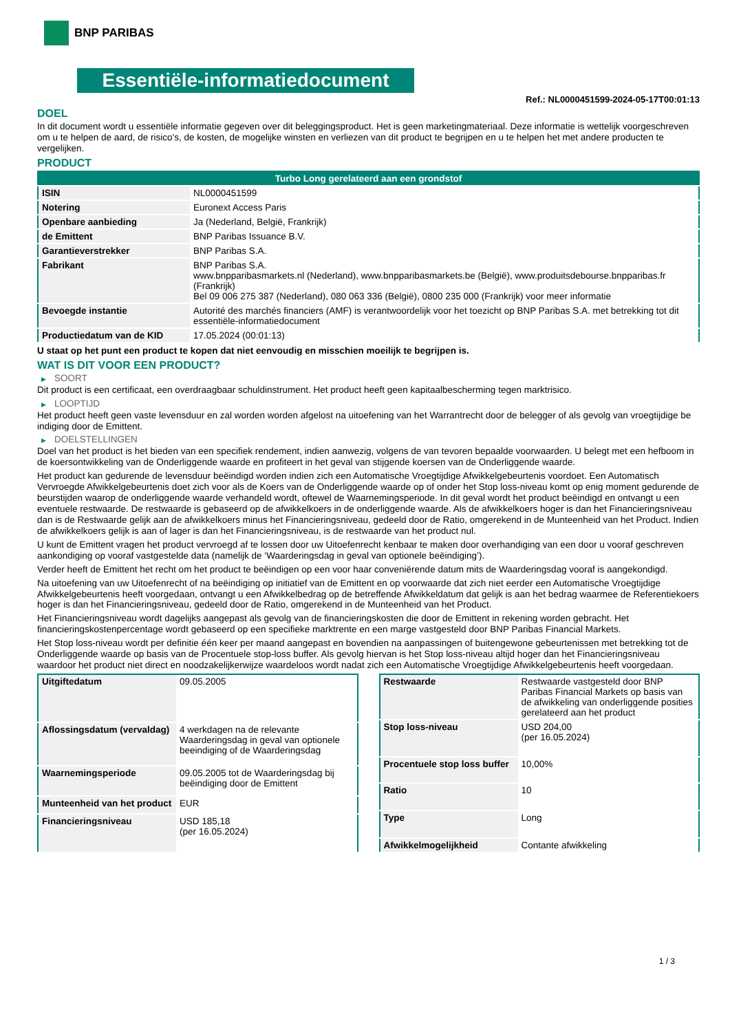BNP PARIBAS
Essentiële-informatiedocument
Ref.: NL0000451599-2024-05-17T00:01:13
DOEL
In dit document wordt u essentiële informatie gegeven over dit beleggingsproduct. Het is geen marketingmateriaal. Deze informatie is wettelijk voorgeschreven om u te helpen de aard, de risico's, de kosten, de mogelijke winsten en verliezen van dit product te begrijpen en u te helpen het met andere producten te vergelijken.
PRODUCT
| Turbo Long gerelateerd aan een grondstof | |
| ISIN | NL0000451599 |
| Notering | Euronext Access Paris |
| Openbare aanbieding | Ja (Nederland, België, Frankrijk) |
| de Emittent | BNP Paribas Issuance B.V. |
| Garantieverstrekker | BNP Paribas S.A. |
| Fabrikant | BNP Paribas S.A. www.bnpparibasmarkets.nl (Nederland), www.bnpparibasmarkets.be (België), www.produitsdebourse.bnpparibas.fr (Frankrijk) Bel 09 006 275 387 (Nederland), 080 063 336 (België), 0800 235 000 (Frankrijk) voor meer informatie |
| Bevoegde instantie | Autorité des marchés financiers (AMF) is verantwoordelijk voor het toezicht op BNP Paribas S.A. met betrekking tot dit essentiële-informatiedocument |
| Productiedatum van de KID | 17.05.2024 (00:01:13) |
U staat op het punt een product te kopen dat niet eenvoudig en misschien moeilijk te begrijpen is.
WAT IS DIT VOOR EEN PRODUCT?
▶ SOORT
Dit product is een certificaat, een overdraagbaar schuldinstrument. Het product heeft geen kapitaalbescherming tegen marktrisico.
▶ LOOPTIJD
Het product heeft geen vaste levensduur en zal worden worden afgelost na uitoefening van het Warrantrecht door de belegger of als gevolg van vroegtijdige be indiging door de Emittent.
▶ DOELSTELLINGEN
Doel van het product is het bieden van een specifiek rendement, indien aanwezig, volgens de van tevoren bepaalde voorwaarden. U belegt met een hefboom in de koersontwikkeling van de Onderliggende waarde en profiteert in het geval van stijgende koersen van de Onderliggende waarde.
Het product kan gedurende de levensduur beëindigd worden indien zich een Automatische Vroegtijdige Afwikkelgebeurtenis voordoet. Een Automatisch Vervroegde Afwikkelgebeurtenis doet zich voor als de Koers van de Onderliggende waarde op of onder het Stop loss-niveau komt op enig moment gedurende de beurstijden waarop de onderliggende waarde verhandeld wordt, oftewel de Waarnemingsperiode. In dit geval wordt het product beëindigd en ontvangt u een eventuele restwaarde. De restwaarde is gebaseerd op de afwikkelkoers in de onderliggende waarde. Als de afwikkelkoers hoger is dan het Financieringsniveau dan is de Restwaarde gelijk aan de afwikkelkoers minus het Financieringsniveau, gedeeld door de Ratio, omgerekend in de Munteenheid van het Product. Indien de afwikkelkoers gelijk is aan of lager is dan het Financieringsniveau, is de restwaarde van het product nul.
U kunt de Emittent vragen het product vervroegd af te lossen door uw Uitoefenrecht kenbaar te maken door overhandiging van een door u vooraf geschreven aankondiging op vooraf vastgestelde data (namelijk de ‘Waarderingsdag in geval van optionele beëindiging’).
Verder heeft de Emittent het recht om het product te beëindigen op een voor haar conveniërende datum mits de Waarderingsdag vooraf is aangekondigd.
Na uitoefening van uw Uitoefenrecht of na beëindiging op initiatief van de Emittent en op voorwaarde dat zich niet eerder een Automatische Vroegtijdige Afwikkelgebeurtenis heeft voorgedaan, ontvangt u een Afwikkelbedrag op de betreffende Afwikkeldatum dat gelijk is aan het bedrag waarmee de Referentiekoers hoger is dan het Financieringsniveau, gedeeld door de Ratio, omgerekend in de Munteenheid van het Product.
Het Financieringsniveau wordt dagelijks aangepast als gevolg van de financieringskosten die door de Emittent in rekening worden gebracht. Het financieringskostenpercentage wordt gebaseerd op een specifieke marktrente en een marge vastgesteld door BNP Paribas Financial Markets.
Het Stop loss-niveau wordt per definitie één keer per maand aangepast en bovendien na aanpassingen of buitengewone gebeurtenissen met betrekking tot de Onderliggende waarde op basis van de Procentuele stop-loss buffer. Als gevolg hiervan is het Stop loss-niveau altijd hoger dan het Financieringsniveau waardoor het product niet direct en noodzakelijkerwijze waardeloos wordt nadat zich een Automatische Vroegtijdige Afwikkelgebeurtenis heeft voorgedaan.
| Uitgiftedatum | 09.05.2005 |
| Aflossingsdatum (vervaldag) | 4 werkdagen na de relevante Waarderingsdag in geval van optionele beeindiging of de Waarderingsdag |
| Waarnemingsperiode | 09.05.2005 tot de Waarderingsdag bij beëindiging door de Emittent |
| Munteenheid van het product | EUR |
| Financieringsniveau | USD 185,18 (per 16.05.2024) |
| Restwaarde | Restwaarde vastgesteld door BNP Paribas Financial Markets op basis van de afwikkeling van onderliggende posities gerelateerd aan het product |
| Stop loss-niveau | USD 204,00 (per 16.05.2024) |
| Procentuele stop loss buffer | 10,00% |
| Ratio | 10 |
| Type | Long |
| Afwikkelmogelijkheid | Contante afwikkeling |
1 / 3